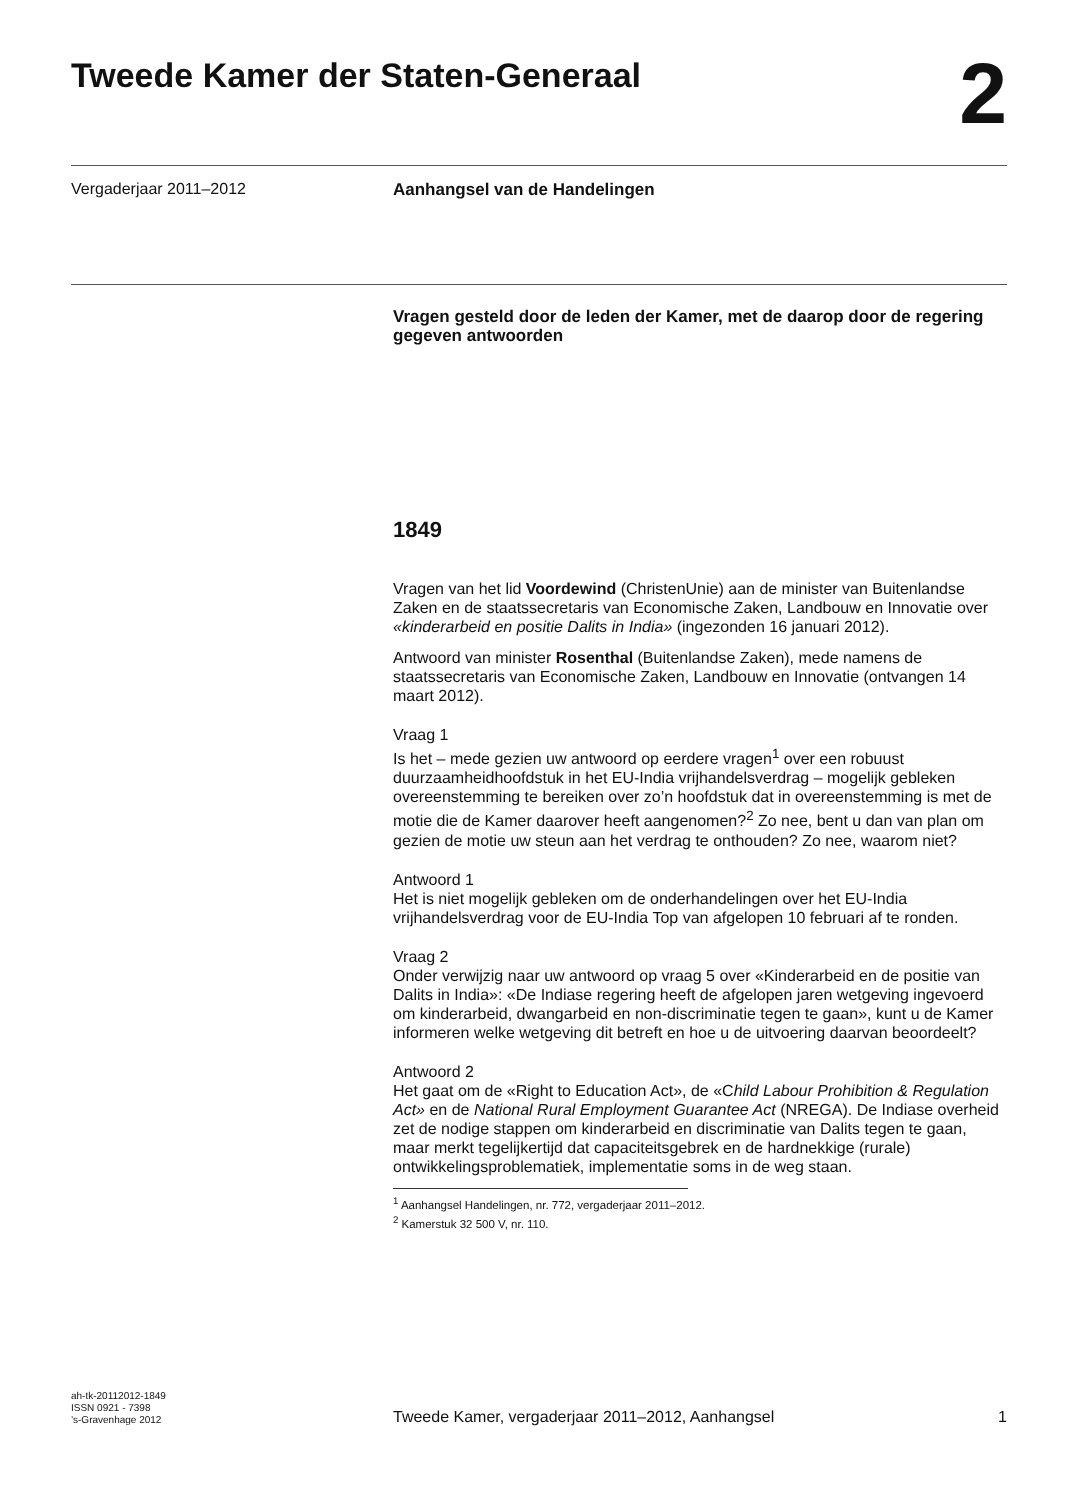Tweede Kamer der Staten-Generaal
2
Vergaderjaar 2011–2012
Aanhangsel van de Handelingen
Vragen gesteld door de leden der Kamer, met de daarop door de regering gegeven antwoorden
1849
Vragen van het lid Voordewind (ChristenUnie) aan de minister van Buitenlandse Zaken en de staatssecretaris van Economische Zaken, Landbouw en Innovatie over «kinderarbeid en positie Dalits in India» (ingezonden 16 januari 2012).
Antwoord van minister Rosenthal (Buitenlandse Zaken), mede namens de staatssecretaris van Economische Zaken, Landbouw en Innovatie (ontvangen 14 maart 2012).
Vraag 1
Is het – mede gezien uw antwoord op eerdere vragen<sup>1</sup> over een robuust duurzaamheidhoofdstuk in het EU-India vrijhandelsverdrag – mogelijk gebleken overeenstemming te bereiken over zo’n hoofdstuk dat in overeenstemming is met de motie die de Kamer daarover heeft aangenomen?<sup>2</sup> Zo nee, bent u dan van plan om gezien de motie uw steun aan het verdrag te onthouden? Zo nee, waarom niet?
Antwoord 1
Het is niet mogelijk gebleken om de onderhandelingen over het EU-India vrijhandelsverdrag voor de EU-India Top van afgelopen 10 februari af te ronden.
Vraag 2
Onder verwijzig naar uw antwoord op vraag 5 over «Kinderarbeid en de positie van Dalits in India»: «De Indiase regering heeft de afgelopen jaren wetgeving ingevoerd om kinderarbeid, dwangarbeid en non-discriminatie tegen te gaan», kunt u de Kamer informeren welke wetgeving dit betreft en hoe u de uitvoering daarvan beoordeelt?
Antwoord 2
Het gaat om de «Right to Education Act», de «Child Labour Prohibition & Regulation Act» en de National Rural Employment Guarantee Act (NREGA). De Indiase overheid zet de nodige stappen om kinderarbeid en discriminatie van Dalits tegen te gaan, maar merkt tegelijkertijd dat capaciteitsgebrek en de hardnekkige (rurale) ontwikkelingsproblematiek, implementatie soms in de weg staan.
<sup>1</sup> Aanhangsel Handelingen, nr. 772, vergaderjaar 2011–2012.
<sup>2</sup> Kamerstuk 32 500 V, nr. 110.
ah-tk-20112012-1849
ISSN 0921 - 7398
’s-Gravenhage 2012
Tweede Kamer, vergaderjaar 2011–2012, Aanhangsel
1